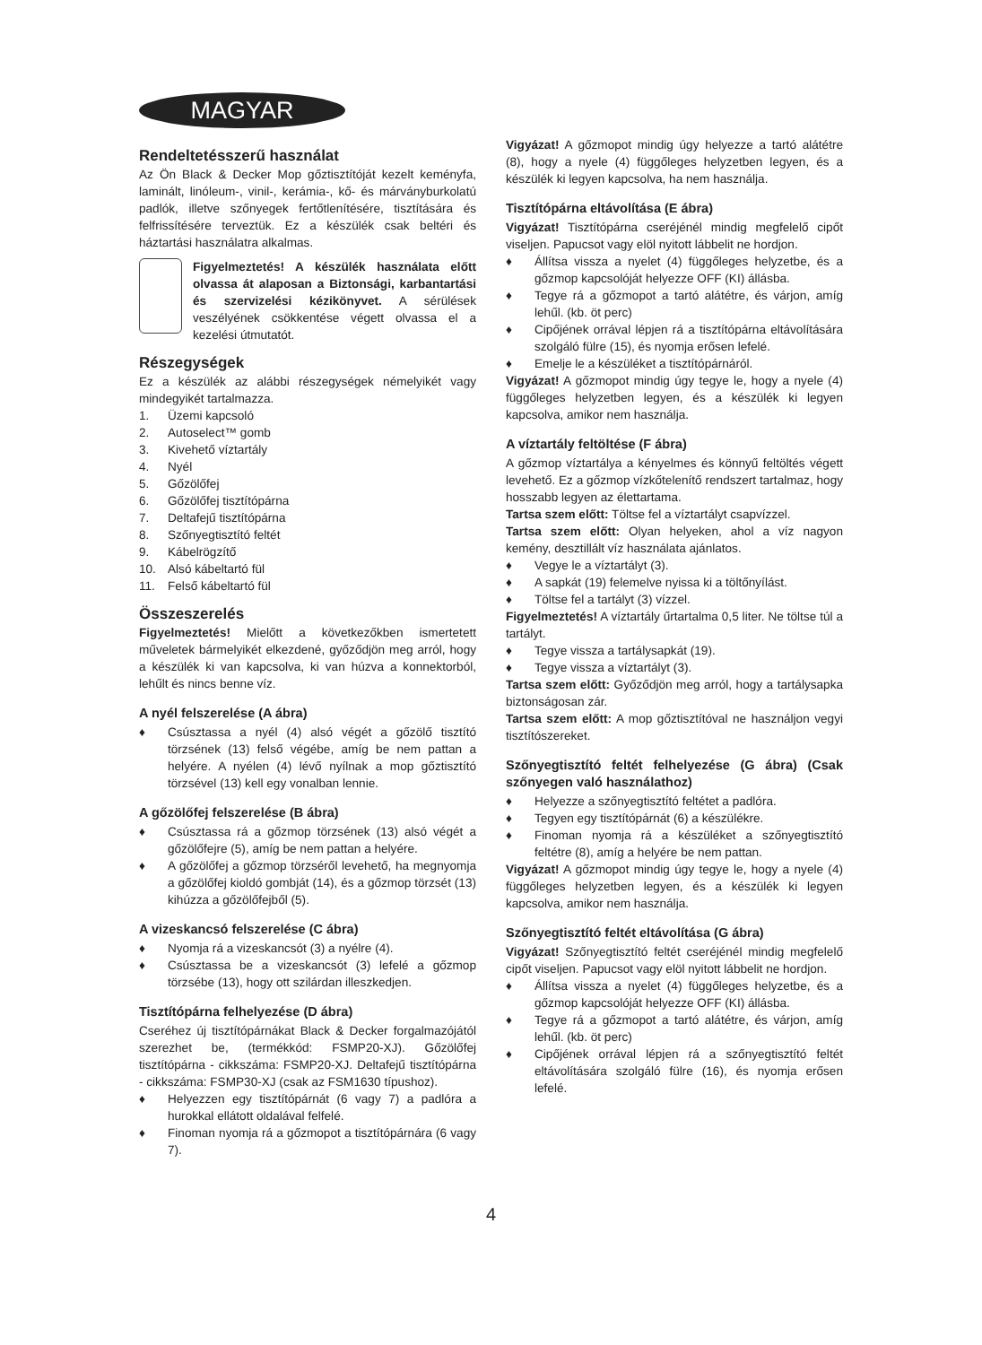MAGYAR
Rendeltetésszerű használat
Az Ön Black & Decker Mop gőztisztítóját kezelt keményfa, laminált, linóleum-, vinil-, kerámia-, kő- és márványburkolatú padlók, illetve szőnyegek fertőtlenítésére, tisztítására és felfrissítésére terveztük. Ez a készülék csak beltéri és háztartási használatra alkalmas.
Figyelmeztetés! A készülék használata előtt olvassa át alaposan a Biztonsági, karbantartási és szervizelési kézikönyvet. A sérülések veszélyének csökkentése végett olvassa el a kezelési útmutatót.
Részegységek
Ez a készülék az alábbi részegységek némelyikét vagy mindegyikét tartalmazza.
1. Üzemi kapcsoló
2. Autoselect™ gomb
3. Kivehető víztartály
4. Nyél
5. Gőzölőfej
6. Gőzölőfej tisztítópárna
7. Deltafejű tisztítópárna
8. Szőnyegtisztító feltét
9. Kábelrögzítő
10. Alsó kábeltartó fül
11. Felső kábeltartó fül
Összeszerelés
Figyelmeztetés! Mielőtt a következőkben ismertetett műveletek bármelyikét elkezdené, győződjön meg arról, hogy a készülék ki van kapcsolva, ki van húzva a konnektorból, lehűlt és nincs benne víz.
A nyél felszerelése (A ábra)
♦ Csúsztassa a nyél (4) alsó végét a gőzölő tisztító törzsének (13) felső végébe, amíg be nem pattan a helyére. A nyélen (4) lévő nyílnak a mop gőztisztító törzsével (13) kell egy vonalban lennie.
A gőzölőfej felszerelése (B ábra)
♦ Csúsztassa rá a gőzmop törzsének (13) alsó végét a gőzölőfejre (5), amíg be nem pattan a helyére.
♦ A gőzölőfej a gőzmop törzséről levehető, ha megnyomja a gőzölőfej kioldó gombját (14), és a gőzmop törzsét (13) kihúzza a gőzölőfejből (5).
A vizeskancsó felszerelése (C ábra)
♦ Nyomja rá a vizeskancsót (3) a nyélre (4).
♦ Csúsztassa be a vizeskancsót (3) lefelé a gőzmop törzsébe (13), hogy ott szilárdan illeszkedjen.
Tisztítópárna felhelyezése (D ábra)
Cseréhez új tisztítópárnákat Black & Decker forgalmazójától szerezhet be, (termékkód: FSMP20-XJ). Gőzölőfej tisztítópárna - cikkszáma: FSMP20-XJ. Deltafejű tisztítópárna - cikkszáma: FSMP30-XJ (csak az FSM1630 típushoz).
♦ Helyezzen egy tisztítópárnát (6 vagy 7) a padlóra a hurokkal ellátott oldalával felfelé.
♦ Finoman nyomja rá a gőzmopot a tisztítópárnára (6 vagy 7).
Vigyázat! A gőzmopot mindig úgy helyezze a tartó alátétre (8), hogy a nyele (4) függőleges helyzetben legyen, és a készülék ki legyen kapcsolva, ha nem használja.
Tisztítópárna eltávolítása (E ábra)
Vigyázat! Tisztítópárna cseréjénél mindig megfelelő cipőt viseljen. Papucsot vagy elöl nyitott lábbelit ne hordjon.
♦ Állítsa vissza a nyelet (4) függőleges helyzetbe, és a gőzmop kapcsolóját helyezze OFF (KI) állásba.
♦ Tegye rá a gőzmopot a tartó alátétre, és várjon, amíg lehűl. (kb. öt perc)
♦ Cipőjének orrával lépjen rá a tisztítópárna eltávolítására szolgáló fülre (15), és nyomja erősen lefelé.
♦ Emelje le a készüléket a tisztítópárnáról.
Vigyázat! A gőzmopot mindig úgy tegye le, hogy a nyele (4) függőleges helyzetben legyen, és a készülék ki legyen kapcsolva, amikor nem használja.
A víztartály feltöltése (F ábra)
A gőzmop víztartálya a kényelmes és könnyű feltöltés végett levehető. Ez a gőzmop vízkőtelenítő rendszert tartalmaz, hogy hosszabb legyen az élettartama.
Tartsa szem előtt: Töltse fel a víztartályt csapvízzel.
Tartsa szem előtt: Olyan helyeken, ahol a víz nagyon kemény, desztillált víz használata ajánlatos.
♦ Vegye le a víztartályt (3).
♦ A sapkát (19) felemelve nyissa ki a töltőnyílást.
♦ Töltse fel a tartályt (3) vízzel.
Figyelmeztetés! A víztartály űrtartalma 0,5 liter. Ne töltse túl a tartályt.
♦ Tegye vissza a tartálysapkát (19).
♦ Tegye vissza a víztartályt (3).
Tartsa szem előtt: Győződjön meg arról, hogy a tartálysapka biztonságosan zár.
Tartsa szem előtt: A mop gőztisztítóval ne használjon vegyi tisztítószereket.
Szőnyegtisztító feltét felhelyezése (G ábra) (Csak szőnyegen való használathoz)
♦ Helyezze a szőnyegtisztító feltétet a padlóra.
♦ Tegyen egy tisztítópárnát (6) a készülékre.
♦ Finoman nyomja rá a készüléket a szőnyegtisztító feltétre (8), amíg a helyére be nem pattan.
Vigyázat! A gőzmopot mindig úgy tegye le, hogy a nyele (4) függőleges helyzetben legyen, és a készülék ki legyen kapcsolva, amikor nem használja.
Szőnyegtisztító feltét eltávolítása (G ábra)
Vigyázat! Szőnyegtisztító feltét cseréjénél mindig megfelelő cipőt viseljen. Papucsot vagy elöl nyitott lábbelit ne hordjon.
♦ Állítsa vissza a nyelet (4) függőleges helyzetbe, és a gőzmop kapcsolóját helyezze OFF (KI) állásba.
♦ Tegye rá a gőzmopot a tartó alátétre, és várjon, amíg lehűl. (kb. öt perc)
♦ Cipőjének orrával lépjen rá a szőnyegtisztító feltét eltávolítására szolgáló fülre (16), és nyomja erősen lefelé.
4